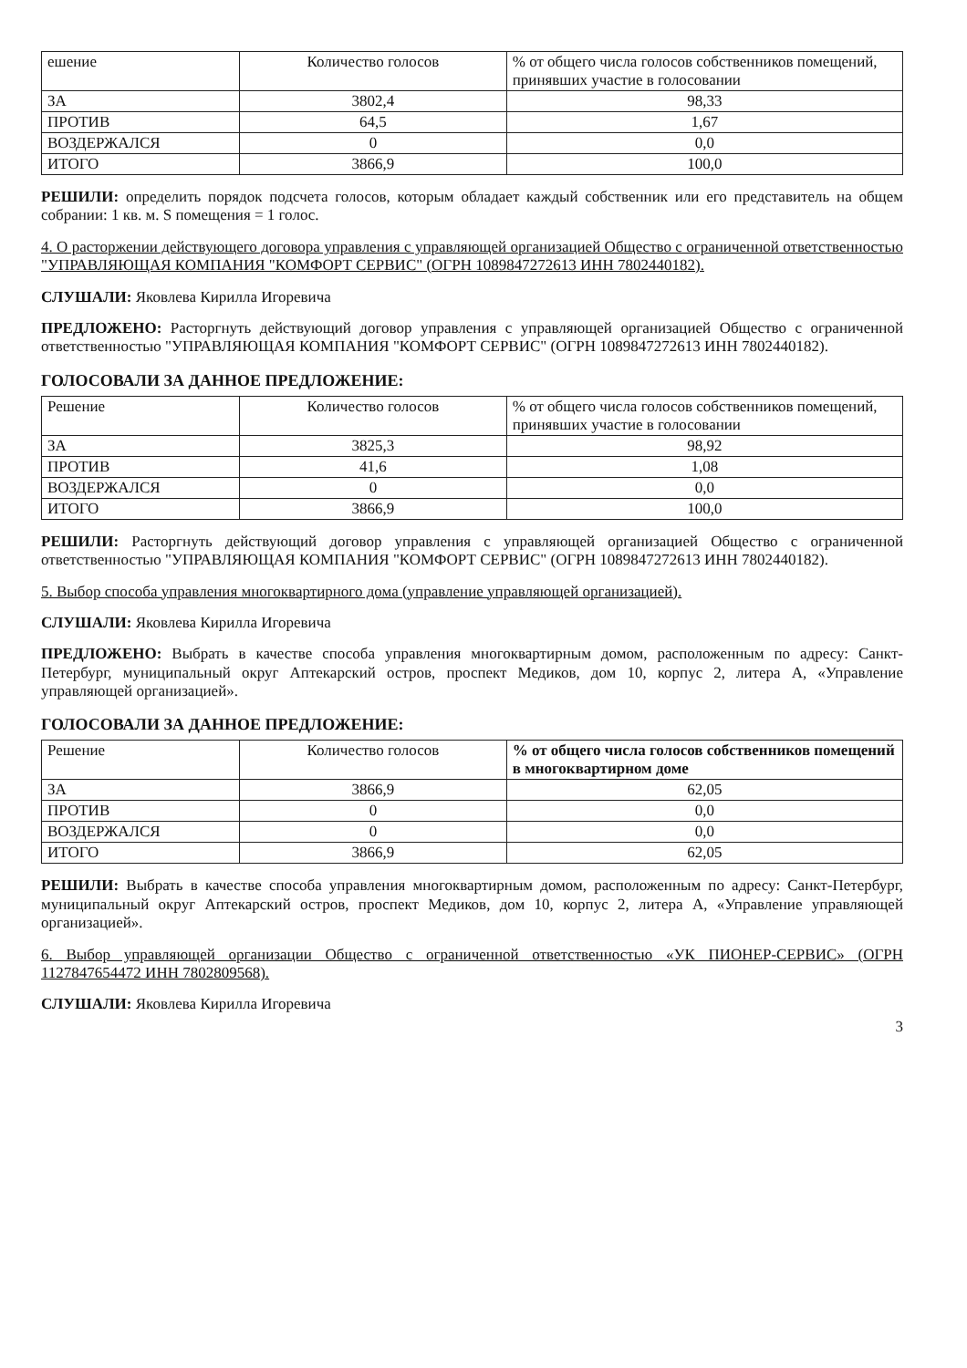| ешение | Количество голосов | % от общего числа голосов собственников помещений, принявших участие в голосовании |
| --- | --- | --- |
| ЗА | 3802,4 | 98,33 |
| ПРОТИВ | 64,5 | 1,67 |
| ВОЗДЕРЖАЛСЯ | 0 | 0,0 |
| ИТОГО | 3866,9 | 100,0 |
РЕШИЛИ: определить порядок подсчета голосов, которым обладает каждый собственник или его представитель на общем собрании: 1 кв. м. S помещения = 1 голос.
4. О расторжении действующего договора управления с управляющей организацией Общество с ограниченной ответственностью "УПРАВЛЯЮЩАЯ КОМПАНИЯ "КОМФОРТ СЕРВИС" (ОГРН 1089847272613 ИНН 7802440182).
СЛУШАЛИ: Яковлева Кирилла Игоревича
ПРЕДЛОЖЕНО: Расторгнуть действующий договор управления с управляющей организацией Общество с ограниченной ответственностью "УПРАВЛЯЮЩАЯ КОМПАНИЯ "КОМФОРТ СЕРВИС" (ОГРН 1089847272613 ИНН 7802440182).
ГОЛОСОВАЛИ ЗА ДАННОЕ ПРЕДЛОЖЕНИЕ:
| Решение | Количество голосов | % от общего числа голосов собственников помещений, принявших участие в голосовании |
| --- | --- | --- |
| ЗА | 3825,3 | 98,92 |
| ПРОТИВ | 41,6 | 1,08 |
| ВОЗДЕРЖАЛСЯ | 0 | 0,0 |
| ИТОГО | 3866,9 | 100,0 |
РЕШИЛИ: Расторгнуть действующий договор управления с управляющей организацией Общество с ограниченной ответственностью "УПРАВЛЯЮЩАЯ КОМПАНИЯ "КОМФОРТ СЕРВИС" (ОГРН 1089847272613 ИНН 7802440182).
5. Выбор способа управления многоквартирного дома (управление управляющей организацией).
СЛУШАЛИ: Яковлева Кирилла Игоревича
ПРЕДЛОЖЕНО: Выбрать в качестве способа управления многоквартирным домом, расположенным по адресу: Санкт-Петербург, муниципальный округ Аптекарский остров, проспект Медиков, дом 10, корпус 2, литера А, «Управление управляющей организацией».
ГОЛОСОВАЛИ ЗА ДАННОЕ ПРЕДЛОЖЕНИЕ:
| Решение | Количество голосов | % от общего числа голосов собственников помещений в многоквартирном доме |
| --- | --- | --- |
| ЗА | 3866,9 | 62,05 |
| ПРОТИВ | 0 | 0,0 |
| ВОЗДЕРЖАЛСЯ | 0 | 0,0 |
| ИТОГО | 3866,9 | 62,05 |
РЕШИЛИ: Выбрать в качестве способа управления многоквартирным домом, расположенным по адресу: Санкт-Петербург, муниципальный округ Аптекарский остров, проспект Медиков, дом 10, корпус 2, литера А, «Управление управляющей организацией».
6. Выбор управляющей организации Общество с ограниченной ответственностью «УК ПИОНЕР-СЕРВИС» (ОГРН 1127847654472 ИНН 7802809568).
СЛУШАЛИ: Яковлева Кирилла Игоревича
3